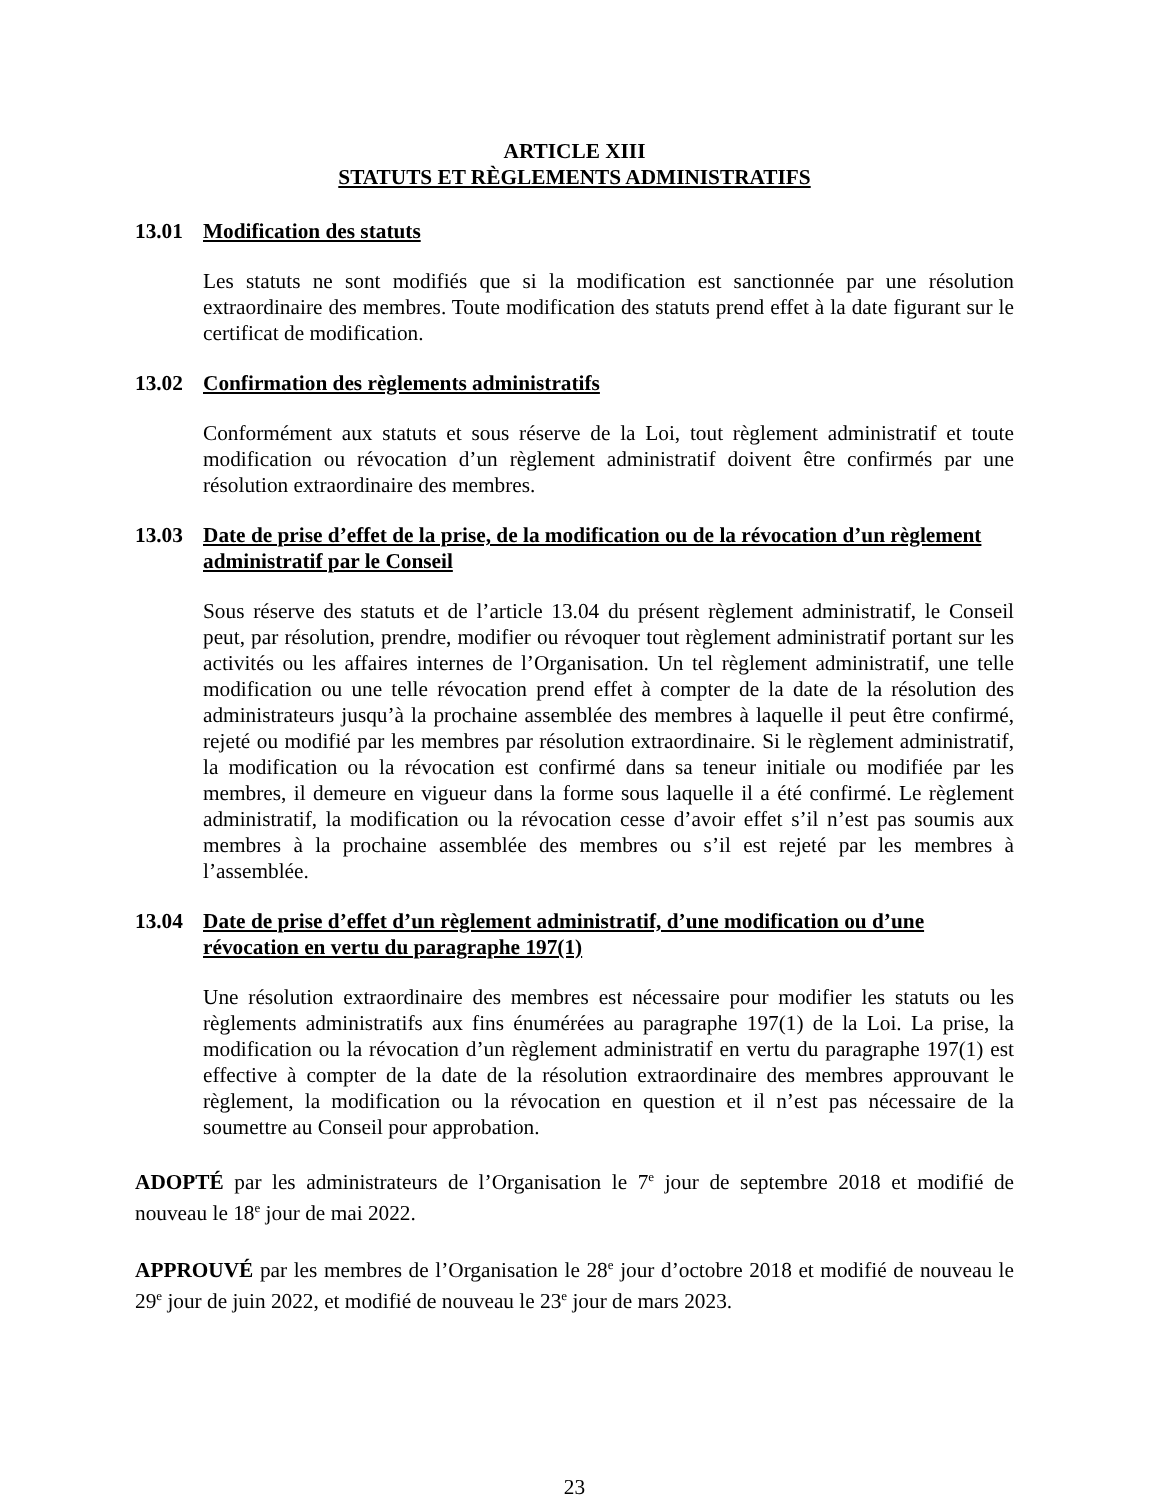ARTICLE XIII
STATUTS ET RÈGLEMENTS ADMINISTRATIFS
13.01 Modification des statuts
Les statuts ne sont modifiés que si la modification est sanctionnée par une résolution extraordinaire des membres. Toute modification des statuts prend effet à la date figurant sur le certificat de modification.
13.02 Confirmation des règlements administratifs
Conformément aux statuts et sous réserve de la Loi, tout règlement administratif et toute modification ou révocation d’un règlement administratif doivent être confirmés par une résolution extraordinaire des membres.
13.03 Date de prise d’effet de la prise, de la modification ou de la révocation d’un règlement administratif par le Conseil
Sous réserve des statuts et de l’article 13.04 du présent règlement administratif, le Conseil peut, par résolution, prendre, modifier ou révoquer tout règlement administratif portant sur les activités ou les affaires internes de l’Organisation. Un tel règlement administratif, une telle modification ou une telle révocation prend effet à compter de la date de la résolution des administrateurs jusqu’à la prochaine assemblée des membres à laquelle il peut être confirmé, rejeté ou modifié par les membres par résolution extraordinaire. Si le règlement administratif, la modification ou la révocation est confirmé dans sa teneur initiale ou modifiée par les membres, il demeure en vigueur dans la forme sous laquelle il a été confirmé. Le règlement administratif, la modification ou la révocation cesse d’avoir effet s’il n’est pas soumis aux membres à la prochaine assemblée des membres ou s’il est rejeté par les membres à l’assemblée.
13.04 Date de prise d’effet d’un règlement administratif, d’une modification ou d’une révocation en vertu du paragraphe 197(1)
Une résolution extraordinaire des membres est nécessaire pour modifier les statuts ou les règlements administratifs aux fins énumérées au paragraphe 197(1) de la Loi. La prise, la modification ou la révocation d’un règlement administratif en vertu du paragraphe 197(1) est effective à compter de la date de la résolution extraordinaire des membres approuvant le règlement, la modification ou la révocation en question et il n’est pas nécessaire de la soumettre au Conseil pour approbation.
ADOPTÉ par les administrateurs de l’Organisation le 7<sup>e</sup> jour de septembre 2018 et modifié de nouveau le 18<sup>e</sup> jour de mai 2022.
APPROUVÉ par les membres de l’Organisation le 28<sup>e</sup> jour d’octobre 2018 et modifié de nouveau le 29<sup>e</sup> jour de juin 2022, et modifié de nouveau le 23<sup>e</sup> jour de mars 2023.
23